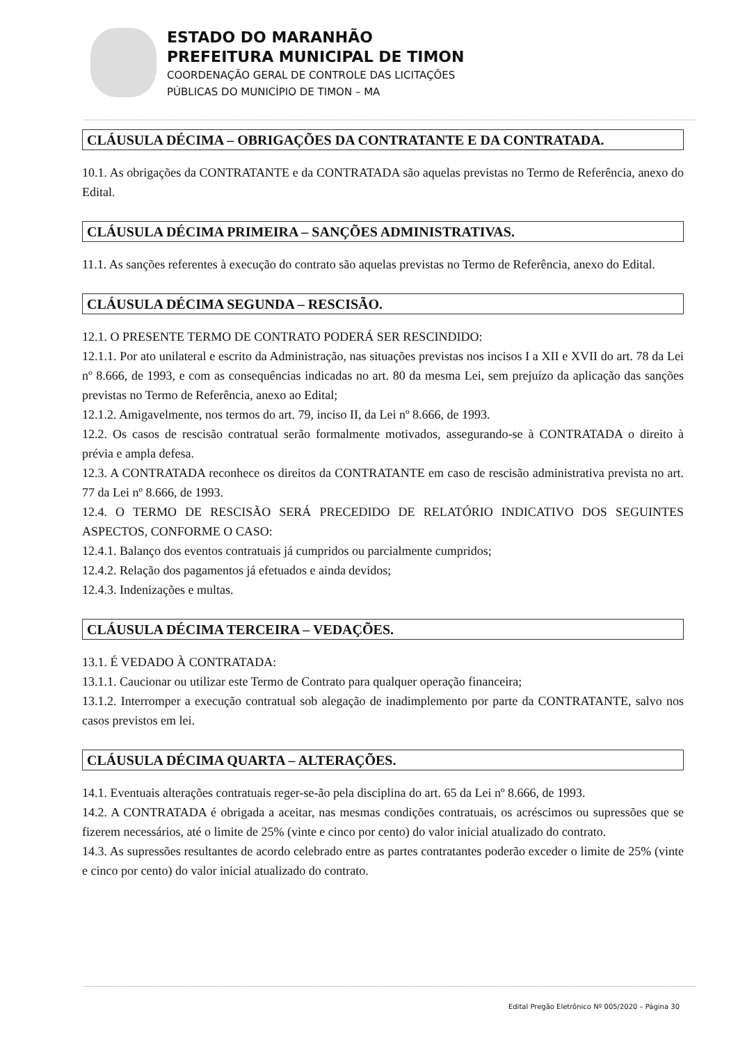ESTADO DO MARANHÃO
PREFEITURA MUNICIPAL DE TIMON
COORDENAÇÃO GERAL DE CONTROLE DAS LICITAÇÕES
PÚBLICAS DO MUNICÍPIO DE TIMON – MA
CLÁUSULA DÉCIMA – OBRIGAÇÕES DA CONTRATANTE E DA CONTRATADA.
10.1. As obrigações da CONTRATANTE e da CONTRATADA são aquelas previstas no Termo de Referência, anexo do Edital.
CLÁUSULA DÉCIMA PRIMEIRA – SANÇÕES ADMINISTRATIVAS.
11.1. As sanções referentes à execução do contrato são aquelas previstas no Termo de Referência, anexo do Edital.
CLÁUSULA DÉCIMA SEGUNDA – RESCISÃO.
12.1. O PRESENTE TERMO DE CONTRATO PODERÁ SER RESCINDIDO:
12.1.1. Por ato unilateral e escrito da Administração, nas situações previstas nos incisos I a XII e XVII do art. 78 da Lei nº 8.666, de 1993, e com as consequências indicadas no art. 80 da mesma Lei, sem prejuízo da aplicação das sanções previstas no Termo de Referência, anexo ao Edital;
12.1.2. Amigavelmente, nos termos do art. 79, inciso II, da Lei nº 8.666, de 1993.
12.2. Os casos de rescisão contratual serão formalmente motivados, assegurando-se à CONTRATADA o direito à prévia e ampla defesa.
12.3. A CONTRATADA reconhece os direitos da CONTRATANTE em caso de rescisão administrativa prevista no art. 77 da Lei nº 8.666, de 1993.
12.4. O TERMO DE RESCISÃO SERÁ PRECEDIDO DE RELATÓRIO INDICATIVO DOS SEGUINTES ASPECTOS, CONFORME O CASO:
12.4.1. Balanço dos eventos contratuais já cumpridos ou parcialmente cumpridos;
12.4.2. Relação dos pagamentos já efetuados e ainda devidos;
12.4.3. Indenizações e multas.
CLÁUSULA DÉCIMA TERCEIRA – VEDAÇÕES.
13.1. É VEDADO À CONTRATADA:
13.1.1. Caucionar ou utilizar este Termo de Contrato para qualquer operação financeira;
13.1.2. Interromper a execução contratual sob alegação de inadimplemento por parte da CONTRATANTE, salvo nos casos previstos em lei.
CLÁUSULA DÉCIMA QUARTA – ALTERAÇÕES.
14.1. Eventuais alterações contratuais reger-se-ão pela disciplina do art. 65 da Lei nº 8.666, de 1993.
14.2. A CONTRATADA é obrigada a aceitar, nas mesmas condições contratuais, os acréscimos ou supressões que se fizerem necessários, até o limite de 25% (vinte e cinco por cento) do valor inicial atualizado do contrato.
14.3. As supressões resultantes de acordo celebrado entre as partes contratantes poderão exceder o limite de 25% (vinte e cinco por cento) do valor inicial atualizado do contrato.
Edital Pregão Eletrônico Nº 005/2020 – Página 30